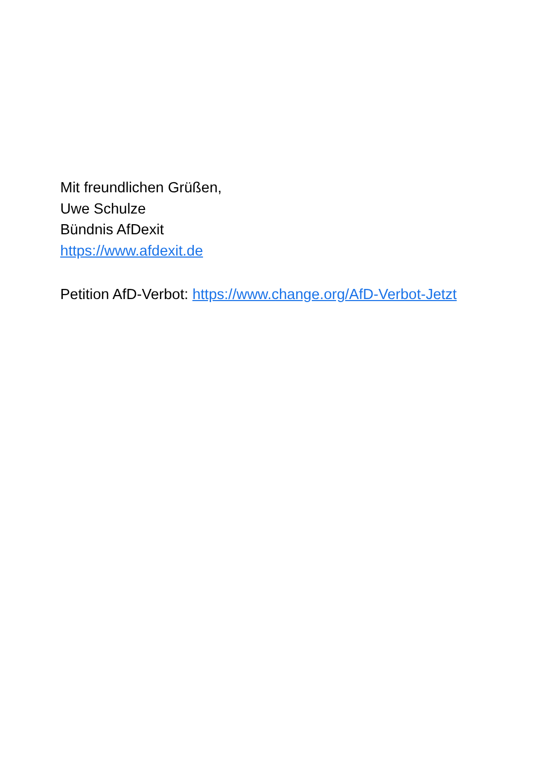Mit freundlichen Grüßen,
Uwe Schulze
Bündnis AfDexit
https://www.afdexit.de
Petition AfD-Verbot: https://www.change.org/AfD-Verbot-Jetzt